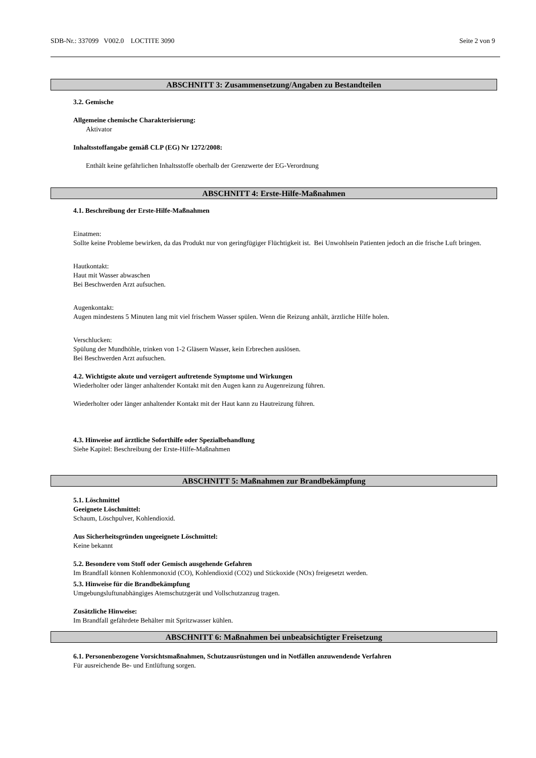SDB-Nr.: 337099 V002.0 LOCTITE 3090 Seite 2 von 9
ABSCHNITT 3: Zusammensetzung/Angaben zu Bestandteilen
3.2. Gemische
Allgemeine chemische Charakterisierung:
Aktivator
Inhaltsstoffangabe gemäß CLP (EG) Nr 1272/2008:
Enthält keine gefährlichen Inhaltsstoffe oberhalb der Grenzwerte der EG-Verordnung
ABSCHNITT 4: Erste-Hilfe-Maßnahmen
4.1. Beschreibung der Erste-Hilfe-Maßnahmen
Einatmen:
Sollte keine Probleme bewirken, da das Produkt nur von geringfügiger Flüchtigkeit ist. Bei Unwohlsein Patienten jedoch an die frische Luft bringen.
Hautkontakt:
Haut mit Wasser abwaschen
Bei Beschwerden Arzt aufsuchen.
Augenkontakt:
Augen mindestens 5 Minuten lang mit viel frischem Wasser spülen. Wenn die Reizung anhält, ärztliche Hilfe holen.
Verschlucken:
Spülung der Mundhöhle, trinken von 1-2 Gläsern Wasser, kein Erbrechen auslösen.
Bei Beschwerden Arzt aufsuchen.
4.2. Wichtigste akute und verzögert auftretende Symptome und Wirkungen
Wiederholter oder länger anhaltender Kontakt mit den Augen kann zu Augenreizung führen.
Wiederholter oder länger anhaltender Kontakt mit der Haut kann zu Hautreizung führen.
4.3. Hinweise auf ärztliche Soforthilfe oder Spezialbehandlung
Siehe Kapitel: Beschreibung der Erste-Hilfe-Maßnahmen
ABSCHNITT 5: Maßnahmen zur Brandbekämpfung
5.1. Löschmittel
Geeignete Löschmittel:
Schaum, Löschpulver, Kohlendioxid.
Aus Sicherheitsgründen ungeeignete Löschmittel:
Keine bekannt
5.2. Besondere vom Stoff oder Gemisch ausgehende Gefahren
Im Brandfall können Kohlenmonoxid (CO), Kohlendioxid (CO2) und Stickoxide (NOx) freigesetzt werden.
5.3. Hinweise für die Brandbekämpfung
Umgebungsluftunabhängiges Atemschutzgerät und Vollschutzanzug tragen.
Zusätzliche Hinweise:
Im Brandfall gefährdete Behälter mit Spritzwasser kühlen.
ABSCHNITT 6: Maßnahmen bei unbeabsichtigter Freisetzung
6.1. Personenbezogene Vorsichtsmaßnahmen, Schutzausrüstungen und in Notfällen anzuwendende Verfahren
Für ausreichende Be- und Entlüftung sorgen.